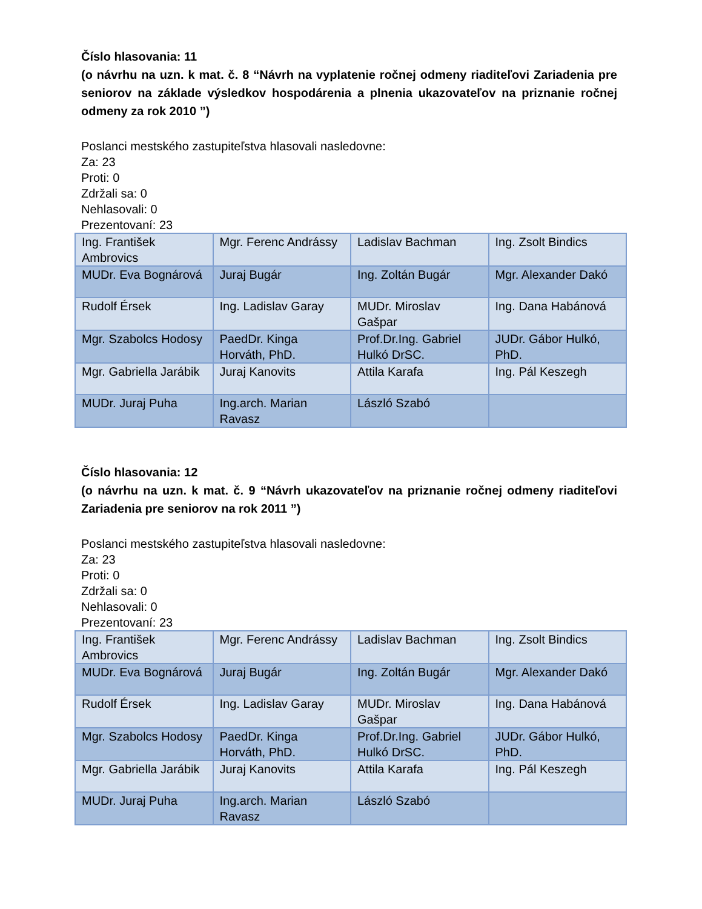Číslo hlasovania: 11
(o návrhu na uzn. k mat. č. 8 “Návrh na vyplatenie ročnej odmeny riaditeľovi Zariadenia pre seniorov na základe výsledkov hospodárenia a plnenia ukazovateľov na priznanie ročnej odmeny za rok 2010 ”)
Poslanci mestského zastupiteľstva hlasovali nasledovne:
Za: 23
Proti: 0
Zdržali sa: 0
Nehlasovali: 0
Prezentovaní: 23
| Ing. František Ambrovics | Mgr. Ferenc Andrássy | Ladislav Bachman | Ing. Zsolt Bindics |
| MUDr. Eva Bognárová | Juraj Bugár | Ing. Zoltán Bugár | Mgr. Alexander Dakó |
| Rudolf Érsek | Ing. Ladislav Garay | MUDr. Miroslav Gašpar | Ing. Dana Habánová |
| Mgr. Szabolcs Hodosy | PaedDr. Kinga Horváth, PhD. | Prof.Dr.Ing. Gabriel Hulkó DrSC. | JUDr. Gábor Hulkó, PhD. |
| Mgr. Gabriella Jarábik | Juraj Kanovits | Attila Karafa | Ing. Pál Keszegh |
| MUDr. Juraj Puha | Ing.arch. Marian Ravasz | László Szabó | |
Číslo hlasovania: 12
(o návrhu na uzn. k mat. č. 9 “Návrh ukazovateľov na priznanie ročnej odmeny riaditeľovi Zariadenia pre seniorov na rok 2011 ”)
Poslanci mestského zastupiteľstva hlasovali nasledovne:
Za: 23
Proti: 0
Zdržali sa: 0
Nehlasovali: 0
Prezentovaní: 23
| Ing. František Ambrovics | Mgr. Ferenc Andrássy | Ladislav Bachman | Ing. Zsolt Bindics |
| MUDr. Eva Bognárová | Juraj Bugár | Ing. Zoltán Bugár | Mgr. Alexander Dakó |
| Rudolf Érsek | Ing. Ladislav Garay | MUDr. Miroslav Gašpar | Ing. Dana Habánová |
| Mgr. Szabolcs Hodosy | PaedDr. Kinga Horváth, PhD. | Prof.Dr.Ing. Gabriel Hulkó DrSC. | JUDr. Gábor Hulkó, PhD. |
| Mgr. Gabriella Jarábik | Juraj Kanovits | Attila Karafa | Ing. Pál Keszegh |
| MUDr. Juraj Puha | Ing.arch. Marian Ravasz | László Szabó | |